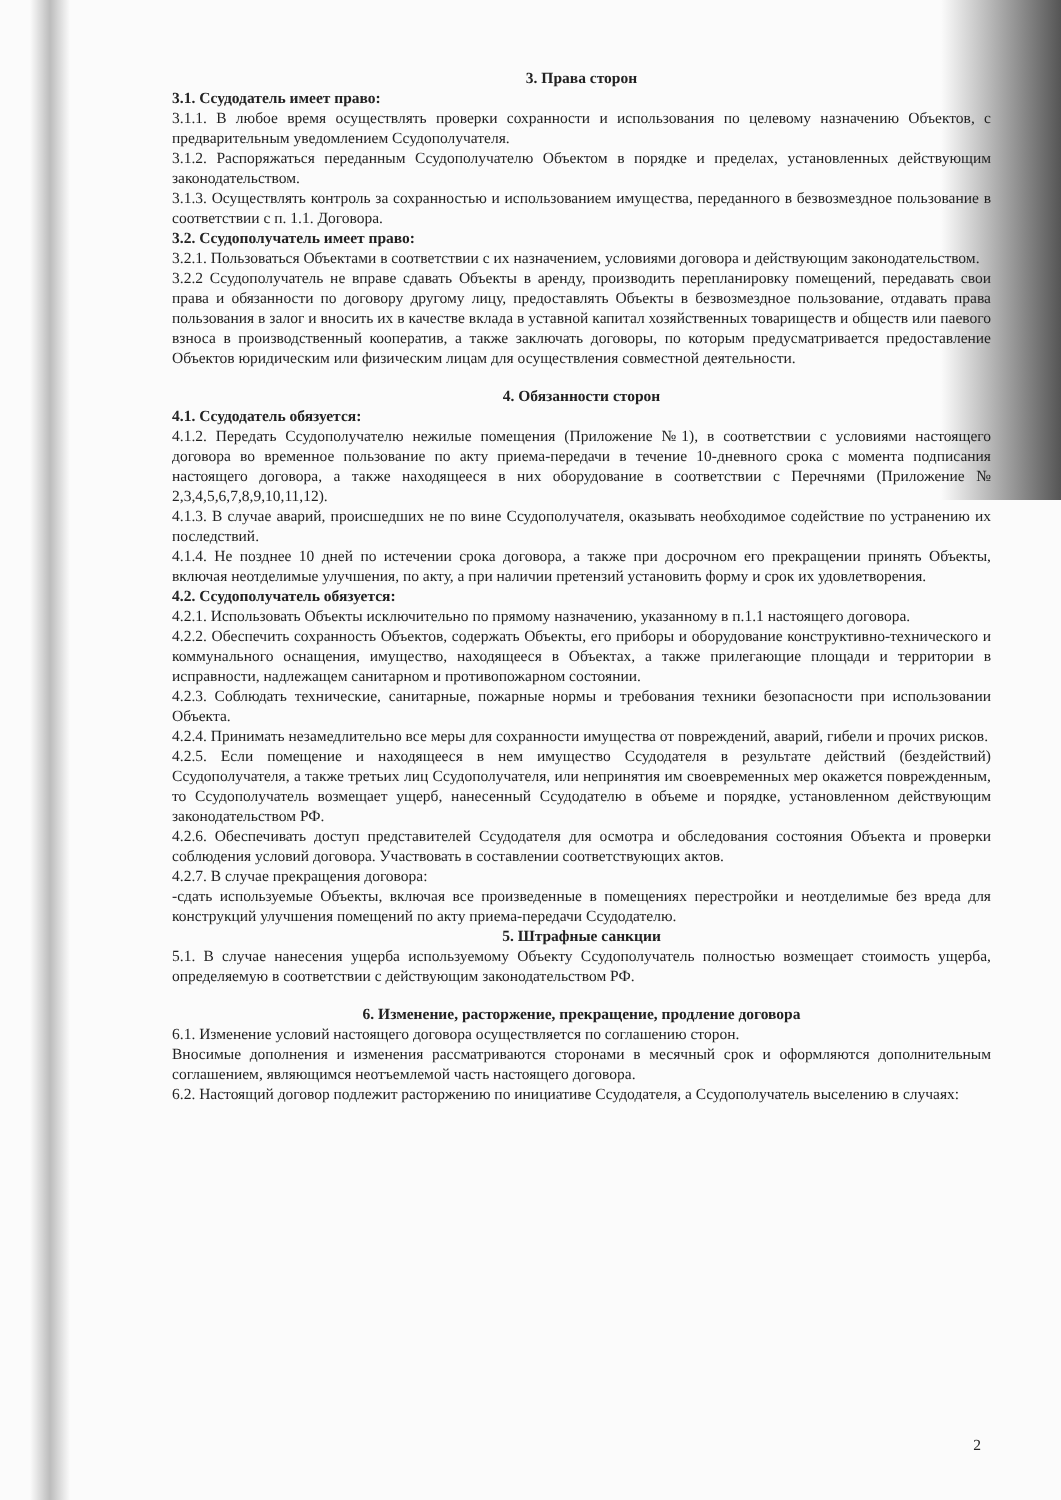3. Права сторон
3.1. Ссудодатель имеет право:
3.1.1. В любое время осуществлять проверки сохранности и использования по целевому назначению Объектов, с предварительным уведомлением Ссудополучателя.
3.1.2. Распоряжаться переданным Ссудополучателю Объектом в порядке и пределах, установленных действующим законодательством.
3.1.3. Осуществлять контроль за сохранностью и использованием имущества, переданного в безвозмездное пользование в соответствии с п. 1.1. Договора.
3.2. Ссудополучатель имеет право:
3.2.1. Пользоваться Объектами в соответствии с их назначением, условиями договора и действующим законодательством.
3.2.2 Ссудополучатель не вправе сдавать Объекты в аренду, производить перепланировку помещений, передавать свои права и обязанности по договору другому лицу, предоставлять Объекты в безвозмездное пользование, отдавать права пользования в залог и вносить их в качестве вклада в уставной капитал хозяйственных товариществ и обществ или паевого взноса в производственный кооператив, а также заключать договоры, по которым предусматривается предоставление Объектов юридическим или физическим лицам для осуществления совместной деятельности.
4. Обязанности сторон
4.1. Ссудодатель обязуется:
4.1.2. Передать Ссудополучателю нежилые помещения (Приложение №1), в соответствии с условиями настоящего договора во временное пользование по акту приема-передачи в течение 10-дневного срока с момента подписания настоящего договора, а также находящееся в них оборудование в соответствии с Перечнями (Приложение № 2,3,4,5,6,7,8,9,10,11,12).
4.1.3. В случае аварий, происшедших не по вине Ссудополучателя, оказывать необходимое содействие по устранению их последствий.
4.1.4. Не позднее 10 дней по истечении срока договора, а также при досрочном его прекращении принять Объекты, включая неотделимые улучшения, по акту, а при наличии претензий установить форму и срок их удовлетворения.
4.2. Ссудополучатель обязуется:
4.2.1. Использовать Объекты исключительно по прямому назначению, указанному в п.1.1 настоящего договора.
4.2.2. Обеспечить сохранность Объектов, содержать Объекты, его приборы и оборудование конструктивно-технического и коммунального оснащения, имущество, находящееся в Объектах, а также прилегающие площади и территории в исправности, надлежащем санитарном и противопожарном состоянии.
4.2.3. Соблюдать технические, санитарные, пожарные нормы и требования техники безопасности при использовании Объекта.
4.2.4. Принимать незамедлительно все меры для сохранности имущества от повреждений, аварий, гибели и прочих рисков.
4.2.5. Если помещение и находящееся в нем имущество Ссудодателя в результате действий (бездействий) Ссудополучателя, а также третьих лиц Ссудополучателя, или непринятия им своевременных мер окажется поврежденным, то Ссудополучатель возмещает ущерб, нанесенный Ссудодателю в объеме и порядке, установленном действующим законодательством РФ.
4.2.6. Обеспечивать доступ представителей Ссудодателя для осмотра и обследования состояния Объекта и проверки соблюдения условий договора. Участвовать в составлении соответствующих актов.
4.2.7. В случае прекращения договора:
-сдать используемые Объекты, включая все произведенные в помещениях перестройки и неотделимые без вреда для конструкций улучшения помещений по акту приема-передачи Ссудодателю.
5. Штрафные санкции
5.1. В случае нанесения ущерба используемому Объекту Ссудополучатель полностью возмещает стоимость ущерба, определяемую в соответствии с действующим законодательством РФ.
6. Изменение, расторжение, прекращение, продление договора
6.1. Изменение условий настоящего договора осуществляется по соглашению сторон.
Вносимые дополнения и изменения рассматриваются сторонами в месячный срок и оформляются дополнительным соглашением, являющимся неотъемлемой часть настоящего договора.
6.2. Настоящий договор подлежит расторжению по инициативе Ссудодателя, а Ссудополучатель выселению в случаях:
2